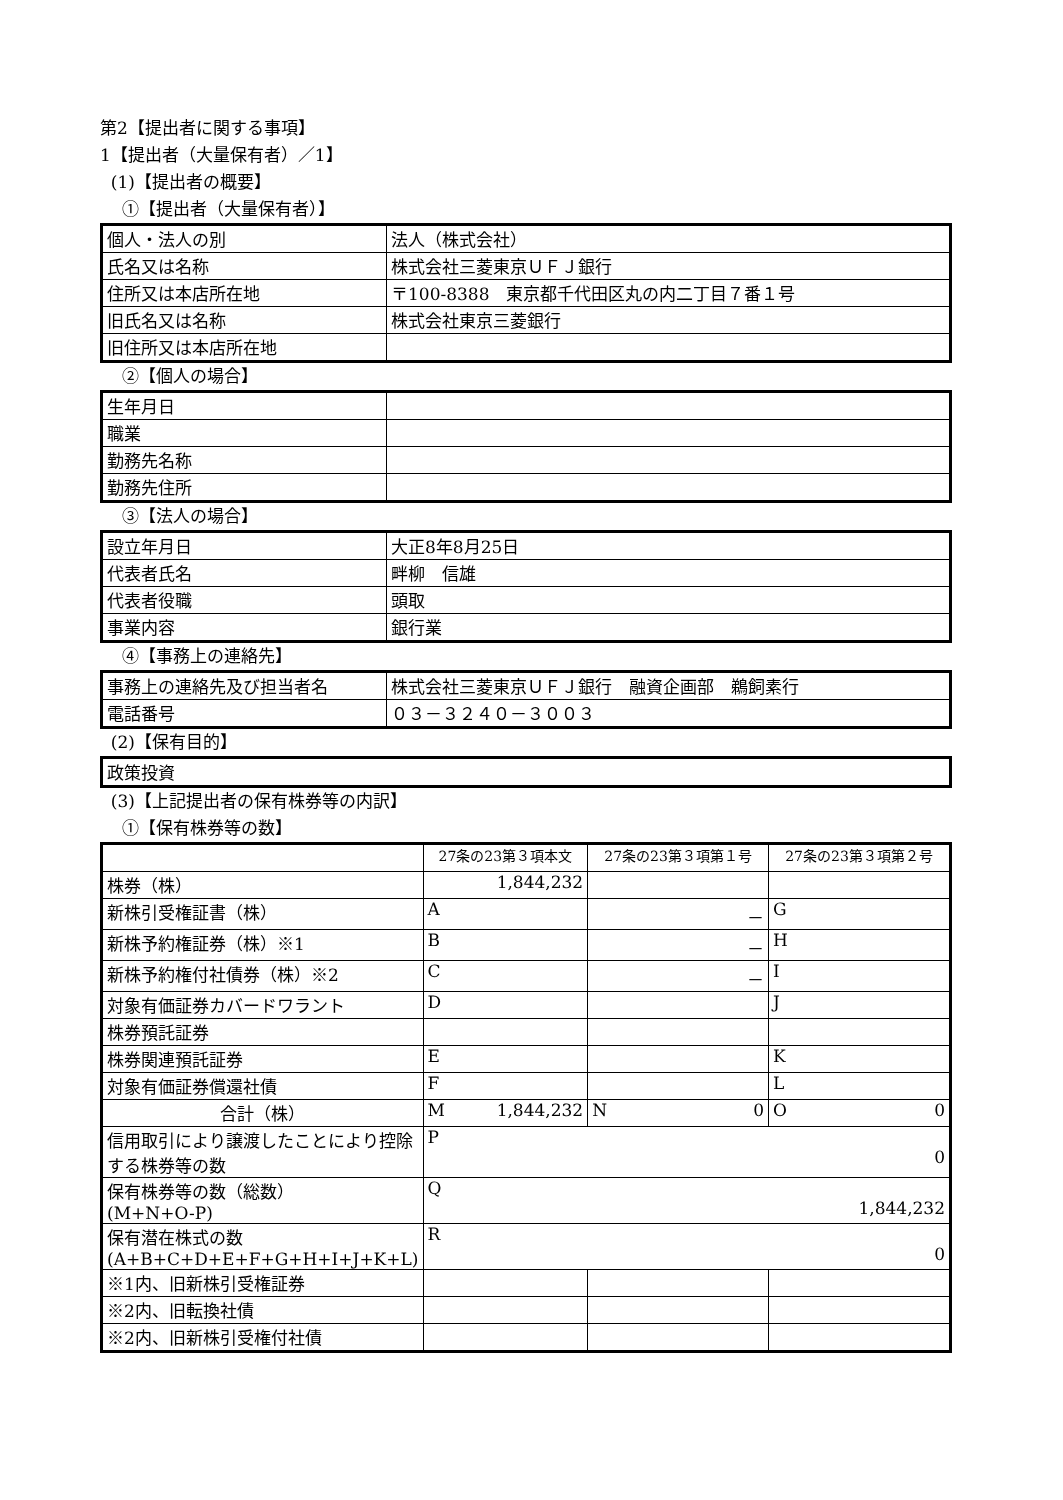第2【提出者に関する事項】
1【提出者（大量保有者）／1】
(1)【提出者の概要】
①【提出者（大量保有者）】
| 個人・法人の別 | 法人（株式会社） |
| 氏名又は名称 | 株式会社三菱東京ＵＦＪ銀行 |
| 住所又は本店所在地 | 〒100-8388 東京都千代田区丸の内二丁目７番１号 |
| 旧氏名又は名称 | 株式会社東京三菱銀行 |
| 旧住所又は本店所在地 | |
②【個人の場合】
| 生年月日 | |
| 職業 | |
| 勤務先名称 | |
| 勤務先住所 | |
③【法人の場合】
| 設立年月日 | 大正8年8月25日 |
| 代表者氏名 | 畔柳 信雄 |
| 代表者役職 | 頭取 |
| 事業内容 | 銀行業 |
④【事務上の連絡先】
| 事務上の連絡先及び担当者名 | 株式会社三菱東京ＵＦＪ銀行 融資企画部 鵜飼素行 |
| 電話番号 | ０３－３２４０－３００３ |
(2)【保有目的】
| 政策投資 |
(3)【上記提出者の保有株券等の内訳】
①【保有株券等の数】
| | 27条の23第３項本文 | 27条の23第３項第１号 | 27条の23第３項第２号 |
| 株券（株） | 1,844,232 | | |
| 新株引受権証書（株） | A | － | G |
| 新株予約権証券（株）※1 | B | － | H |
| 新株予約権付社債券（株）※2 | C | － | I |
| 対象有価証券カバードワラント | D | | J |
| 株券預託証券 | | | |
| 株券関連預託証券 | E | | K |
| 対象有価証券償還社債 | F | | L |
| 合計（株） | M 1,844,232 | N 0 | O 0 |
| 信用取引により譲渡したことにより控除する株券等の数 | P 0 | | |
| 保有株券等の数（総数） (M+N+O-P) | Q 1,844,232 | | |
| 保有潜在株式の数 (A+B+C+D+E+F+G+H+I+J+K+L) | R 0 | | |
| ※1内、旧新株引受権証券 | | | |
| ※2内、旧転換社債 | | | |
| ※2内、旧新株引受権付社債 | | | |